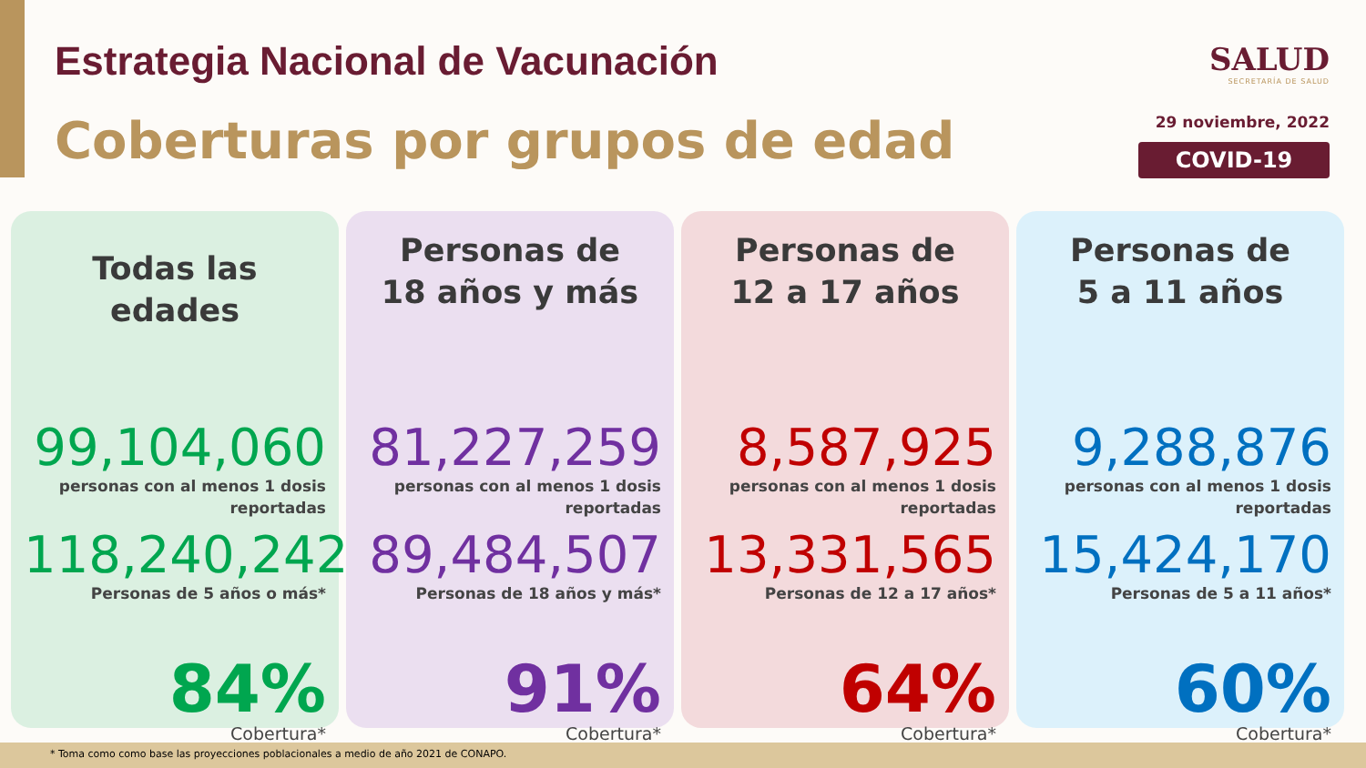Estrategia Nacional de Vacunación
Coberturas por grupos de edad
SALUD
SECRETARÍA DE SALUD
29 noviembre, 2022
COVID-19
Todas las edades
99,104,060
personas con al menos 1 dosis
reportadas
118,240,242
Personas de 5 años o más*
84%
Cobertura*
Personas de
18 años y más
81,227,259
personas con al menos 1 dosis
reportadas
89,484,507
Personas de 18 años y más*
91%
Cobertura*
Personas de
12 a 17 años
8,587,925
personas con al menos 1 dosis
reportadas
13,331,565
Personas de 12 a 17 años*
64%
Cobertura*
Personas de
5 a 11 años
9,288,876
personas con al menos 1 dosis
reportadas
15,424,170
Personas de 5 a 11 años*
60%
Cobertura*
* Toma como como base las proyecciones poblacionales a medio de año 2021 de CONAPO.